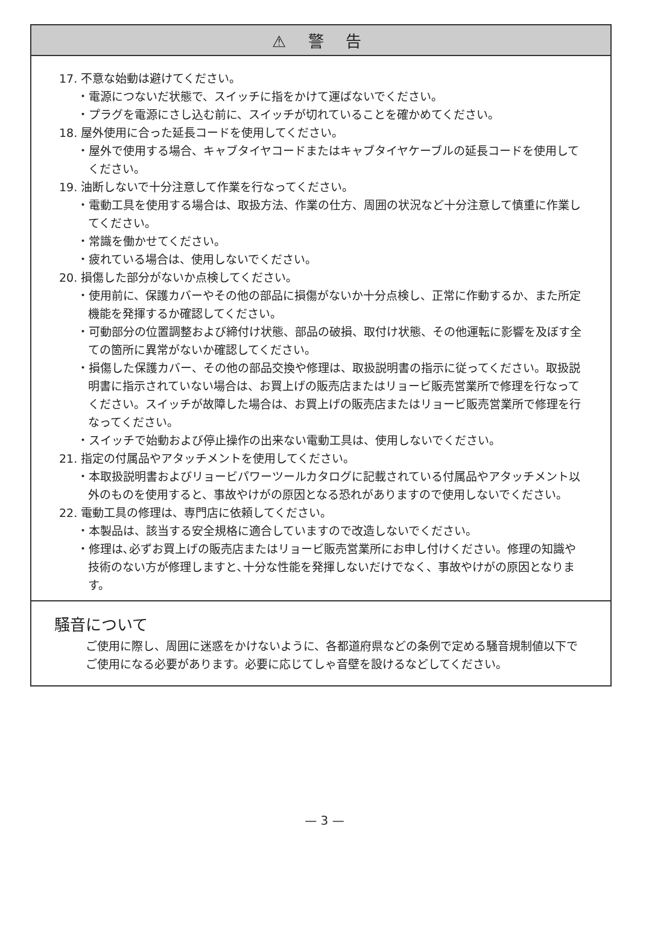⚠ 警 告
17. 不意な始動は避けてください。
・電源につないだ状態で、スイッチに指をかけて運ばないでください。
・プラグを電源にさし込む前に、スイッチが切れていることを確かめてください。
18. 屋外使用に合った延長コードを使用してください。
・屋外で使用する場合、キャブタイヤコードまたはキャブタイヤケーブルの延長コードを使用してください。
19. 油断しないで十分注意して作業を行なってください。
・電動工具を使用する場合は、取扱方法、作業の仕方、周囲の状況など十分注意して慎重に作業してください。
・常識を働かせてください。
・疲れている場合は、使用しないでください。
20. 損傷した部分がないか点検してください。
・使用前に、保護カバーやその他の部品に損傷がないか十分点検し、正常に作動するか、また所定機能を発揮するか確認してください。
・可動部分の位置調整および締付け状態、部品の破損、取付け状態、その他運転に影響を及ぼす全ての箇所に異常がないか確認してください。
・損傷した保護カバー、その他の部品交換や修理は、取扱説明書の指示に従ってください。取扱説明書に指示されていない場合は、お買上げの販売店またはリョービ販売営業所で修理を行なってください。スイッチが故障した場合は、お買上げの販売店またはリョービ販売営業所で修理を行なってください。
・スイッチで始動および停止操作の出来ない電動工具は、使用しないでください。
21. 指定の付属品やアタッチメントを使用してください。
・本取扱説明書およびリョービパワーツールカタログに記載されている付属品やアタッチメント以外のものを使用すると、事故やけがの原因となる恐れがありますので使用しないでください。
22. 電動工具の修理は、専門店に依頼してください。
・本製品は、該当する安全規格に適合していますので改造しないでください。
・修理は､必ずお買上げの販売店またはリョービ販売営業所にお申し付けください。修理の知識や技術のない方が修理しますと､十分な性能を発揮しないだけでなく、事故やけがの原因となります。
騒音について
ご使用に際し、周囲に迷惑をかけないように、各都道府県などの条例で定める騒音規制値以下でご使用になる必要があります。必要に応じてしゃ音壁を設けるなどしてください。
— 3 —